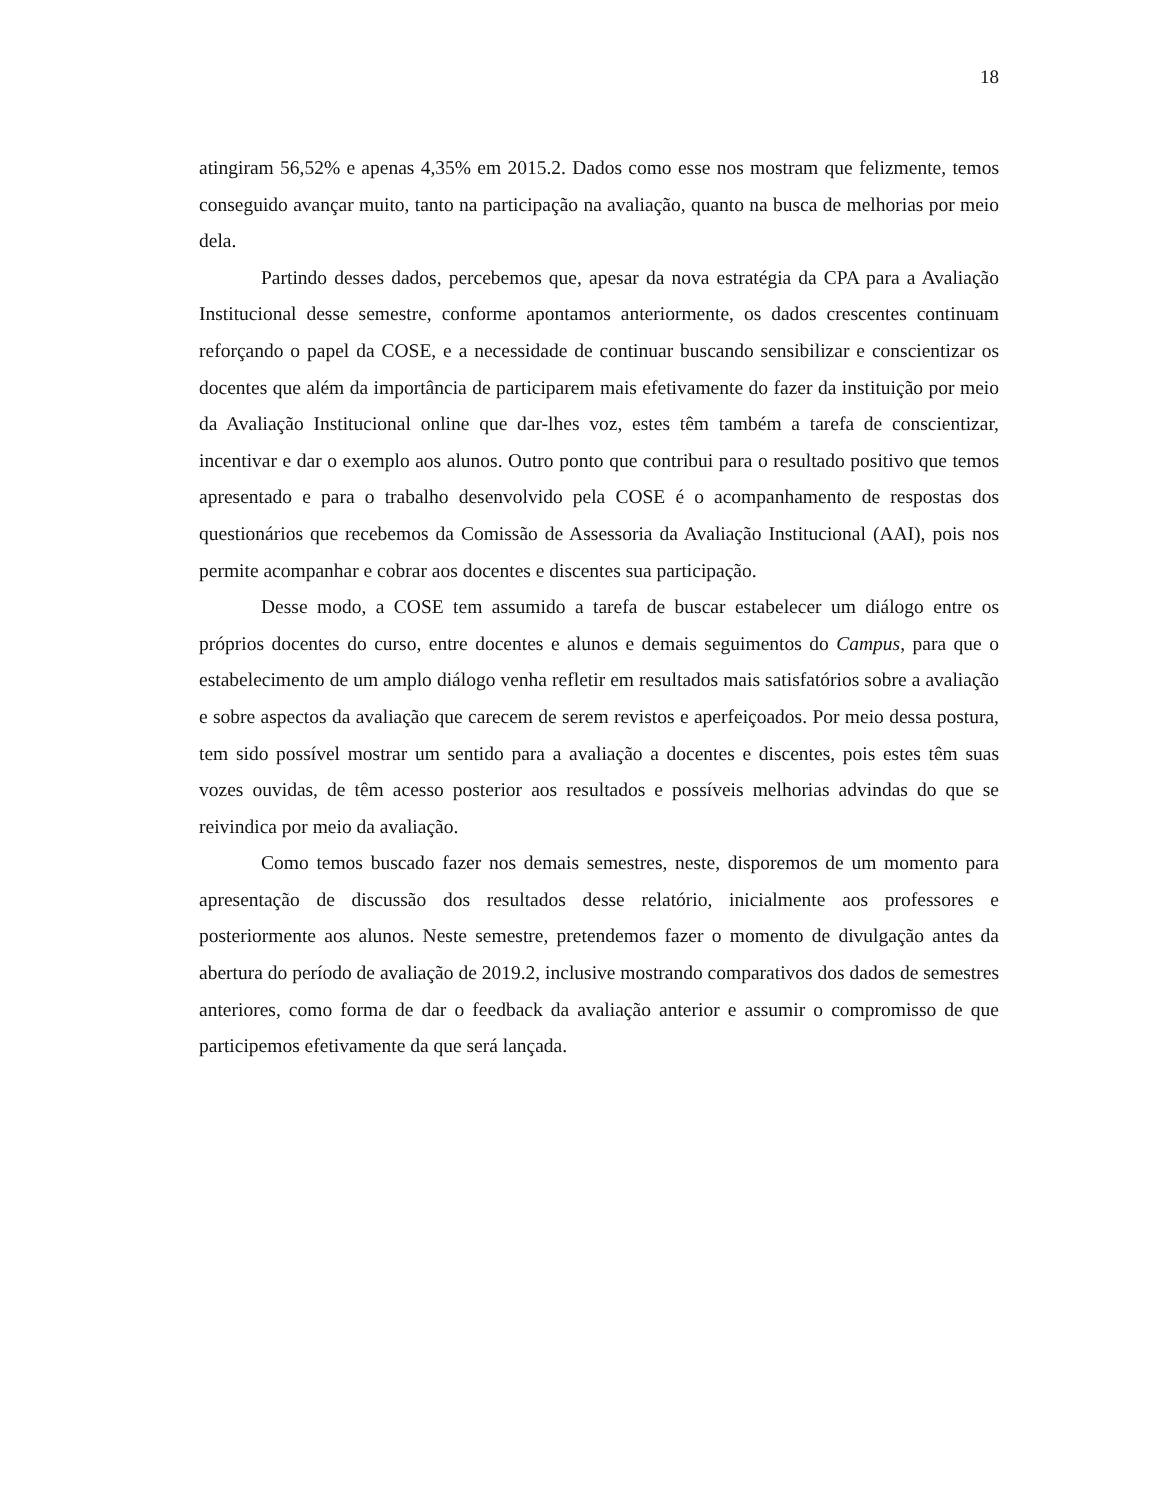18
atingiram 56,52% e apenas 4,35% em 2015.2. Dados como esse nos mostram que felizmente, temos conseguido avançar muito, tanto na participação na avaliação, quanto na busca de melhorias por meio dela.
Partindo desses dados, percebemos que, apesar da nova estratégia da CPA para a Avaliação Institucional desse semestre, conforme apontamos anteriormente, os dados crescentes continuam reforçando o papel da COSE, e a necessidade de continuar buscando sensibilizar e conscientizar os docentes que além da importância de participarem mais efetivamente do fazer da instituição por meio da Avaliação Institucional online que dar-lhes voz, estes têm também a tarefa de conscientizar, incentivar e dar o exemplo aos alunos. Outro ponto que contribui para o resultado positivo que temos apresentado e para o trabalho desenvolvido pela COSE é o acompanhamento de respostas dos questionários que recebemos da Comissão de Assessoria da Avaliação Institucional (AAI), pois nos permite acompanhar e cobrar aos docentes e discentes sua participação.
Desse modo, a COSE tem assumido a tarefa de buscar estabelecer um diálogo entre os próprios docentes do curso, entre docentes e alunos e demais seguimentos do Campus, para que o estabelecimento de um amplo diálogo venha refletir em resultados mais satisfatórios sobre a avaliação e sobre aspectos da avaliação que carecem de serem revistos e aperfeiçoados. Por meio dessa postura, tem sido possível mostrar um sentido para a avaliação a docentes e discentes, pois estes têm suas vozes ouvidas, de têm acesso posterior aos resultados e possíveis melhorias advindas do que se reivindica por meio da avaliação.
Como temos buscado fazer nos demais semestres, neste, disporemos de um momento para apresentação de discussão dos resultados desse relatório, inicialmente aos professores e posteriormente aos alunos. Neste semestre, pretendemos fazer o momento de divulgação antes da abertura do período de avaliação de 2019.2, inclusive mostrando comparativos dos dados de semestres anteriores, como forma de dar o feedback da avaliação anterior e assumir o compromisso de que participemos efetivamente da que será lançada.